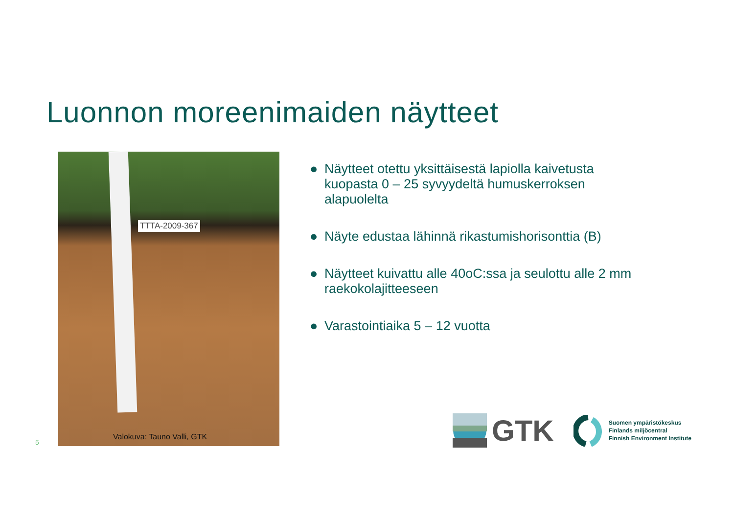Luonnon moreenimaiden näytteet
TTTA-2009-367
Valokuva: Tauno Valli, GTK
● Näytteet otettu yksittäisestä lapiolla kaivetusta kuopasta 0 – 25 syvyydeltä humuskerroksen alapuolelta
● Näyte edustaa lähinnä rikastumishorisonttia (B)
● Näytteet kuivattu alle 40oC:ssa ja seulottu alle 2 mm raekokolajitteeseen
● Varastointiaika 5 – 12 vuotta
5
GTK
Suomen ympäristökeskus
Finlands miljöcentral
Finnish Environment Institute